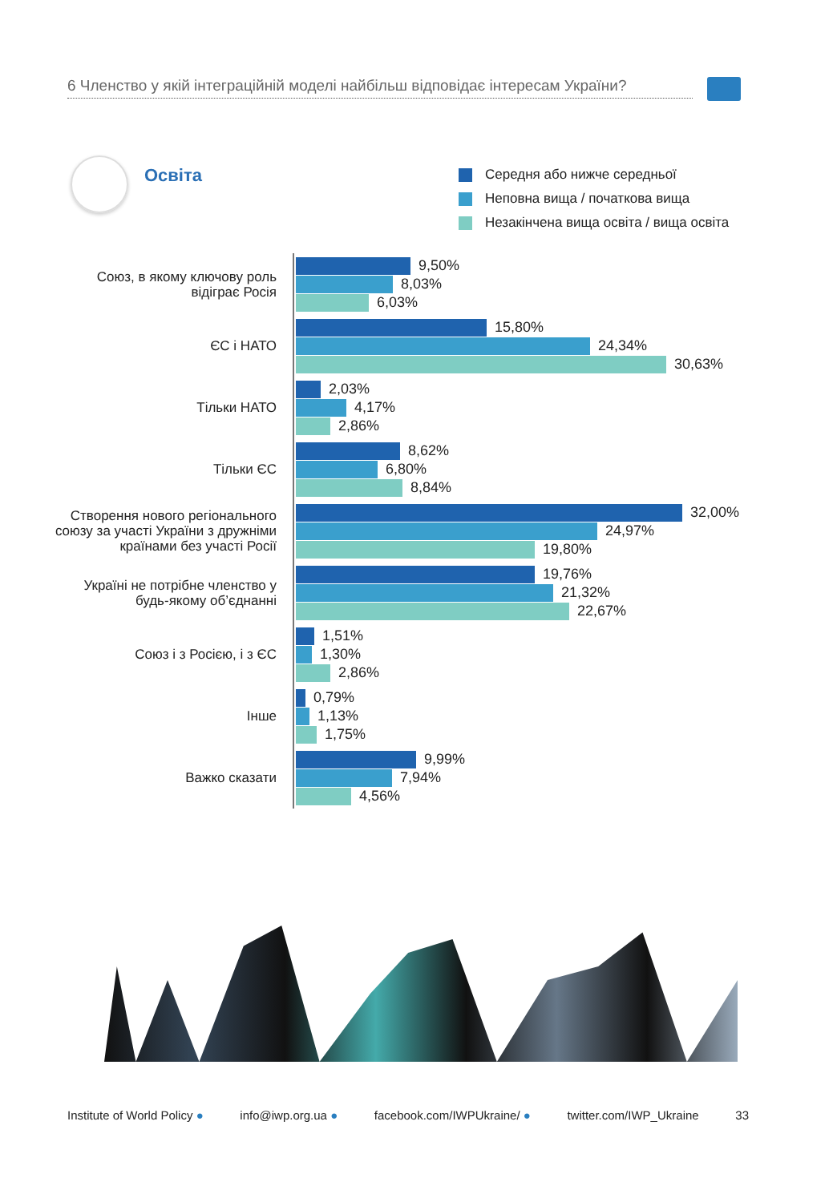6 Членство у якій інтеграційній моделі найбільш відповідає інтересам України?
Освіта
Середня або нижче середньої
Неповна вища / початкова вища
Незакінчена вища освіта / вища освіта
Союз, в якому ключову роль відіграє Росія
9,50%
8,03%
6,03%
ЄС і НАТО
15,80%
24,34%
30,63%
Тільки НАТО
2,03%
4,17%
2,86%
Тільки ЄС
8,62%
6,80%
8,84%
Створення нового регіонального союзу за участі України з дружніми країнами без участі Росії
32,00%
24,97%
19,80%
Україні не потрібне членство у будь-якому об’єднанні
19,76%
21,32%
22,67%
Союз і з Росією, і з ЄС
1,51%
1,30%
2,86%
Інше
0,79%
1,13%
1,75%
Важко сказати
9,99%
7,94%
4,56%
Institute of World Policy ● info@iwp.org.ua ● facebook.com/IWPUkraine/ ● twitter.com/IWP_Ukraine 33